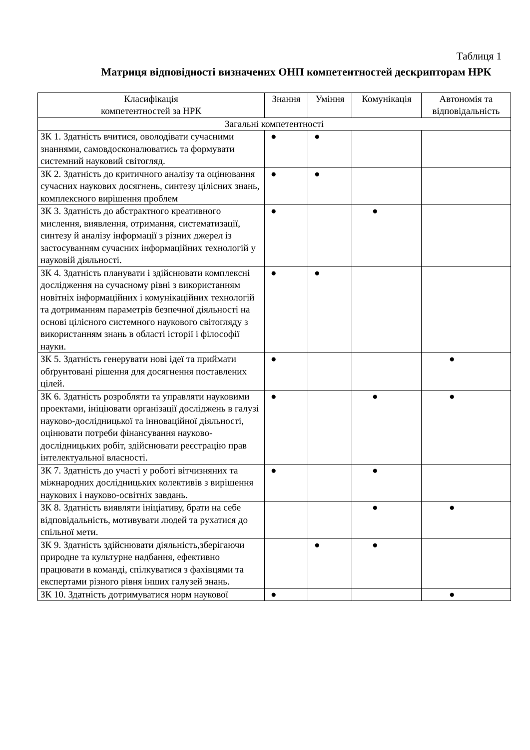Таблиця 1
Матриця відповідності визначених ОНП компетентностей дескрипторам НРК
| Класифікація компетентностей за НРК | Знання | Уміння | Комунікація | Автономія та відповідальність |
| --- | --- | --- | --- | --- |
| Загальні компетентності | | | | |
| ЗК 1. Здатність вчитися, оволодівати сучасними знаннями, самовдосконалюватись та формувати системний науковий світогляд. | ● | ● | | |
| ЗК 2. Здатність до критичного аналізу та оцінювання сучасних наукових досягнень, синтезу цілісних знань, комплексного вирішення проблем | ● | ● | | |
| ЗК 3. Здатність до абстрактного креативного мислення, виявлення, отримання, систематизації, синтезу й аналізу інформації з різних джерел із застосуванням сучасних інформаційних технологій у науковій діяльності. | ● | | ● | |
| ЗК 4. Здатність планувати і здійснювати комплексні дослідження на сучасному рівні з використанням новітніх інформаційних і комунікаційних технологій та дотриманням параметрів безпечної діяльності на основі цілісного системного наукового світогляду з використанням знань в області історії і філософії науки. | ● | ● | | |
| ЗК 5. Здатність генерувати нові ідеї та приймати обґрунтовані рішення для досягнення поставлених цілей. | ● | | | ● |
| ЗК 6. Здатність розробляти та управляти науковими проектами, ініціювати організації досліджень в галузі науково-дослідницької та інноваційної діяльності, оцінювати потреби фінансування науково-дослідницьких робіт, здійснювати реєстрацію прав інтелектуальної власності. | ● | | ● | ● |
| ЗК 7. Здатність до участі у роботі вітчизняних та міжнародних дослідницьких колективів з вирішення наукових і науково-освітніх завдань. | ● | | ● | |
| ЗК 8. Здатність виявляти ініціативу, брати на себе відповідальність, мотивувати людей та рухатися до спільної мети. | | | ● | ● |
| ЗК 9. Здатність здійснювати діяльність,зберігаючи природне та культурне надбання, ефективно працювати в команді, спілкуватися з фахівцями та експертами різного рівня інших галузей знань. | | ● | ● | |
| ЗК 10. Здатність дотримуватися норм наукової | ● | | | ● |